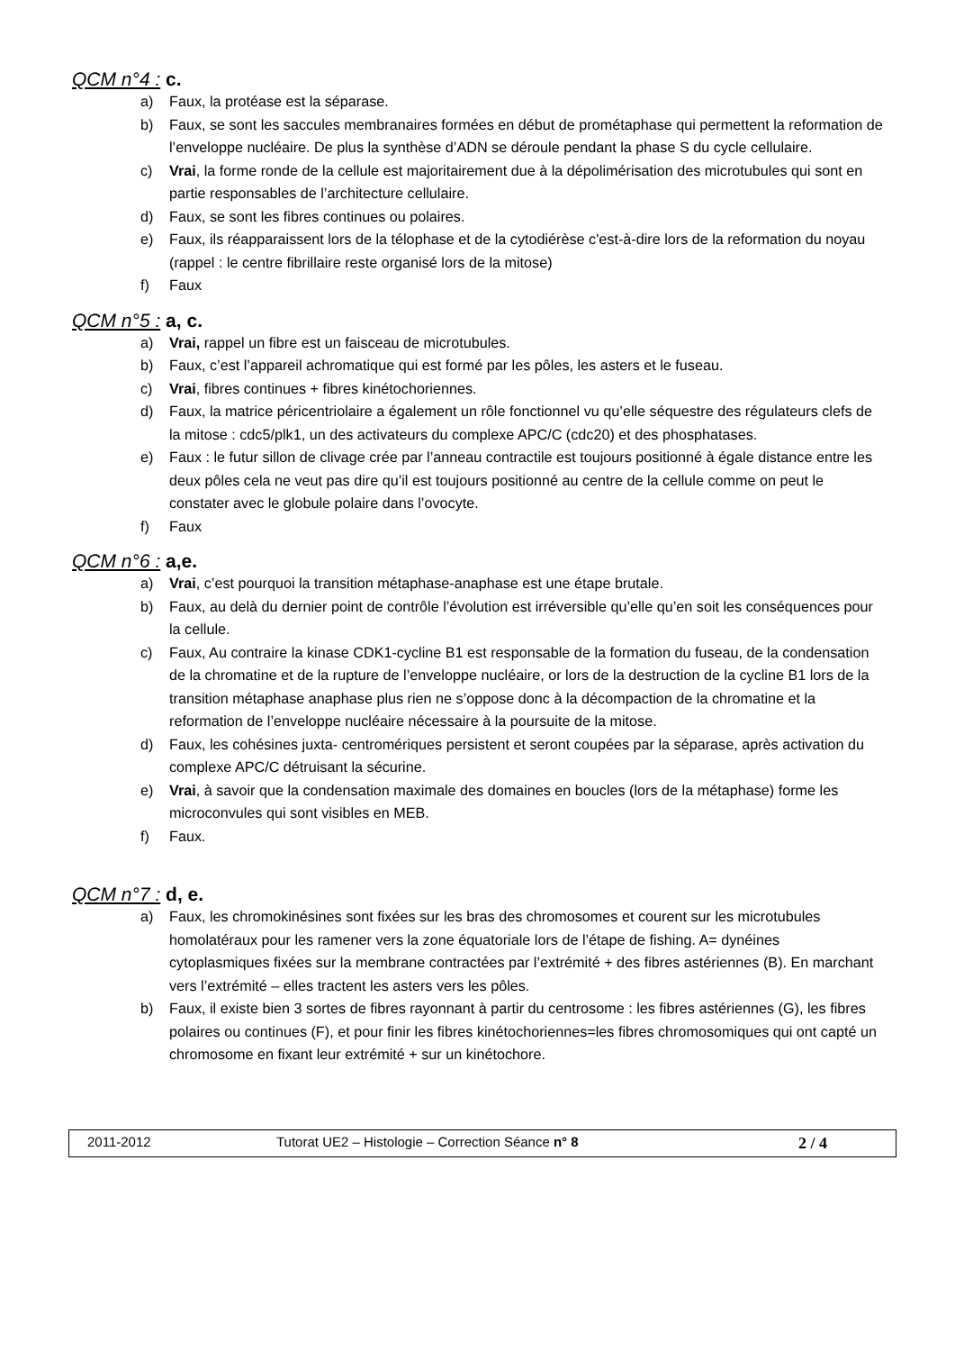QCM n°4 : c.
a) Faux, la protéase est la séparase.
b) Faux, se sont les saccules membranaires formées en début de prométaphase qui permettent la reformation de l’enveloppe nucléaire. De plus la synthèse d’ADN se déroule pendant la phase S du cycle cellulaire.
c) Vrai, la forme ronde de la cellule est majoritairement due à la dépolimérisation des microtubules qui sont en partie responsables de l’architecture cellulaire.
d) Faux, se sont les fibres continues ou polaires.
e) Faux, ils réapparaissent lors de la télophase et de la cytodiérèse c'est-à-dire lors de la reformation du noyau (rappel : le centre fibrillaire reste organisé lors de la mitose)
f) Faux
QCM n°5 : a, c.
a) Vrai, rappel un fibre est un faisceau de microtubules.
b) Faux, c’est l’appareil achromatique qui est formé par les pôles, les asters et le fuseau.
c) Vrai, fibres continues + fibres kinétochoriennes.
d) Faux, la matrice péricentriolaire a également un rôle fonctionnel vu qu’elle séquestre des régulateurs clefs de la mitose : cdc5/plk1, un des activateurs du complexe APC/C (cdc20) et des phosphatases.
e) Faux : le futur sillon de clivage crée par l’anneau contractile est toujours positionné à égale distance entre les deux pôles cela ne veut pas dire qu’il est toujours positionné au centre de la cellule comme on peut le constater avec le globule polaire dans l’ovocyte.
f) Faux
QCM n°6 : a,e.
a) Vrai, c’est pourquoi la transition métaphase-anaphase est une étape brutale.
b) Faux, au delà du dernier point de contrôle l’évolution est irréversible qu’elle qu’en soit les conséquences pour la cellule.
c) Faux, Au contraire la kinase CDK1-cycline B1 est responsable de la formation du fuseau, de la condensation de la chromatine et de la rupture de l’enveloppe nucléaire, or lors de la destruction de la cycline B1 lors de la transition métaphase anaphase plus rien ne s’oppose donc à la décompaction de la chromatine et la reformation de l’enveloppe nucléaire nécessaire à la poursuite de la mitose.
d) Faux, les cohésines juxta- centromériques persistent et seront coupées par la séparase, après activation du complexe APC/C détruisant la sécurine.
e) Vrai, à savoir que la condensation maximale des domaines en boucles (lors de la métaphase) forme les microconvules qui sont visibles en MEB.
f) Faux.
QCM n°7 : d, e.
a) Faux, les chromokinésines sont fixées sur les bras des chromosomes et courent sur les microtubules homolatéraux pour les ramener vers la zone équatoriale lors de l’étape de fishing. A= dynéines cytoplasmiques fixées sur la membrane contractées par l’extrémité + des fibres astériennes (B). En marchant vers l’extrémité – elles tractent les asters vers les pôles.
b) Faux, il existe bien 3 sortes de fibres rayonnant à partir du centrosome : les fibres astériennes (G), les fibres polaires ou continues (F), et pour finir les fibres kinétochoriennes=les fibres chromosomiques qui ont capté un chromosome en fixant leur extrémité + sur un kinétochore.
2011-2012 Tutorat UE2 – Histologie – Correction Séance n° 8 2 / 4